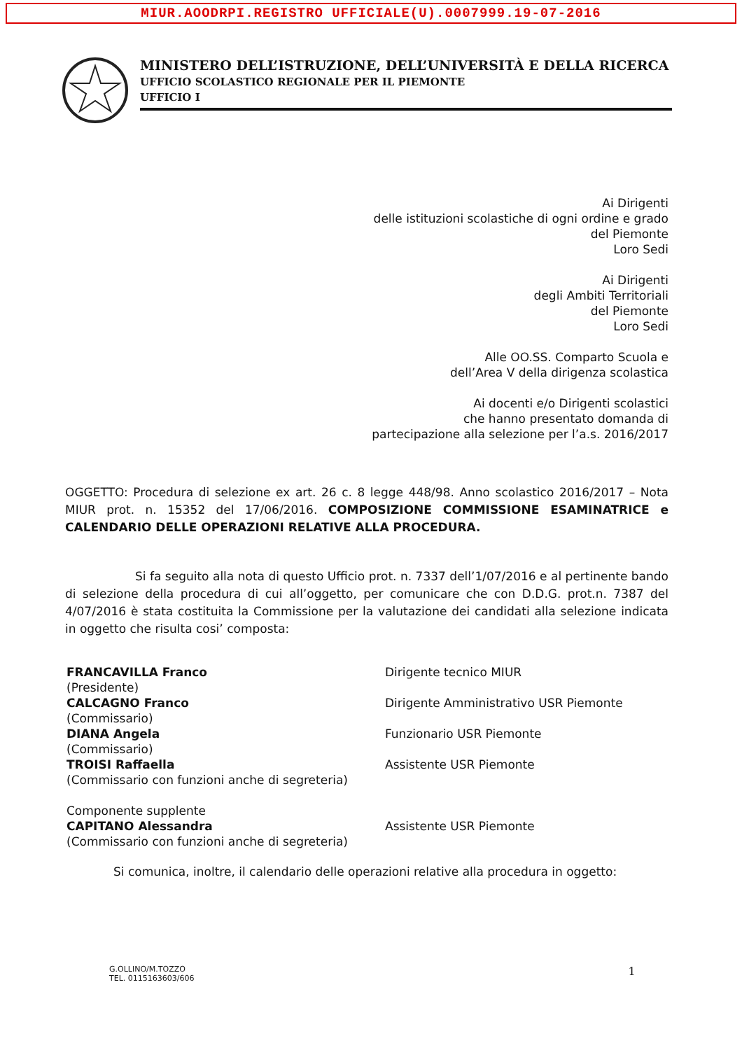MIUR.AOODRPI.REGISTRO UFFICIALE(U).0007999.19-07-2016
MINISTERO DELL’ISTRUZIONE, DELL’UNIVERSITÀ E DELLA RICERCA
UFFICIO SCOLASTICO REGIONALE PER IL PIEMONTE
UFFICIO I
Ai Dirigenti
delle istituzioni scolastiche di ogni ordine e grado
del Piemonte
Loro Sedi
Ai Dirigenti
degli Ambiti Territoriali
del Piemonte
Loro Sedi
Alle OO.SS. Comparto Scuola e
dell’Area V della dirigenza scolastica
Ai docenti e/o Dirigenti scolastici
che hanno presentato domanda di
partecipazione alla selezione per l’a.s. 2016/2017
OGGETTO: Procedura di selezione ex art. 26 c. 8 legge 448/98. Anno scolastico 2016/2017 – Nota MIUR prot. n. 15352 del 17/06/2016. COMPOSIZIONE COMMISSIONE ESAMINATRICE e CALENDARIO DELLE OPERAZIONI RELATIVE ALLA PROCEDURA.
Si fa seguito alla nota di questo Ufficio prot. n. 7337 dell’1/07/2016 e al pertinente bando di selezione della procedura di cui all’oggetto, per comunicare che con D.D.G. prot.n. 7387 del 4/07/2016 è stata costituita la Commissione per la valutazione dei candidati alla selezione indicata in oggetto che risulta cosi’ composta:
FRANCAVILLA Franco
(Presidente)
CALCAGNO Franco
(Commissario)
DIANA Angela
(Commissario)
TROISI Raffaella
(Commissario con funzioni anche di segreteria)
Componente supplente
CAPITANO Alessandra
(Commissario con funzioni anche di segreteria)
Dirigente tecnico MIUR
Dirigente Amministrativo USR Piemonte
Funzionario USR Piemonte
Assistente USR Piemonte
Assistente USR Piemonte
Si comunica, inoltre, il calendario delle operazioni relative alla procedura in oggetto:
G.OLLINO/M.TOZZO
TEL. 0115163603/606
1